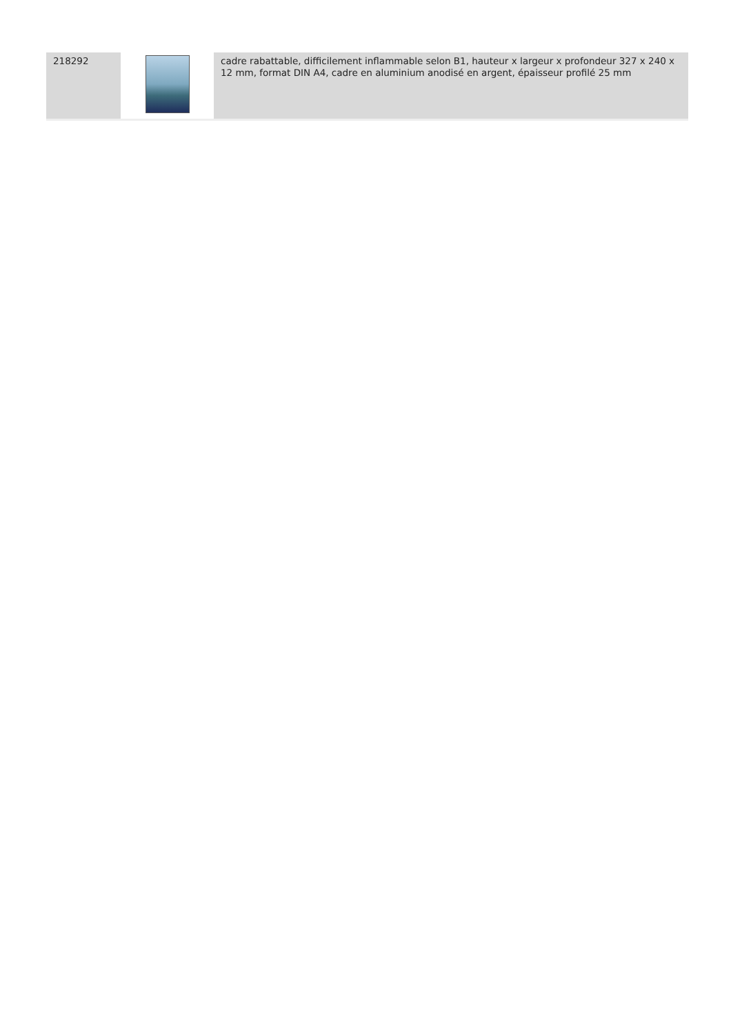| 218292 | | cadre rabattable, difficilement inflammable selon B1, hauteur x largeur x profondeur 327 x 240 x 12 mm, format DIN A4, cadre en aluminium anodisé en argent, épaisseur profilé 25 mm |